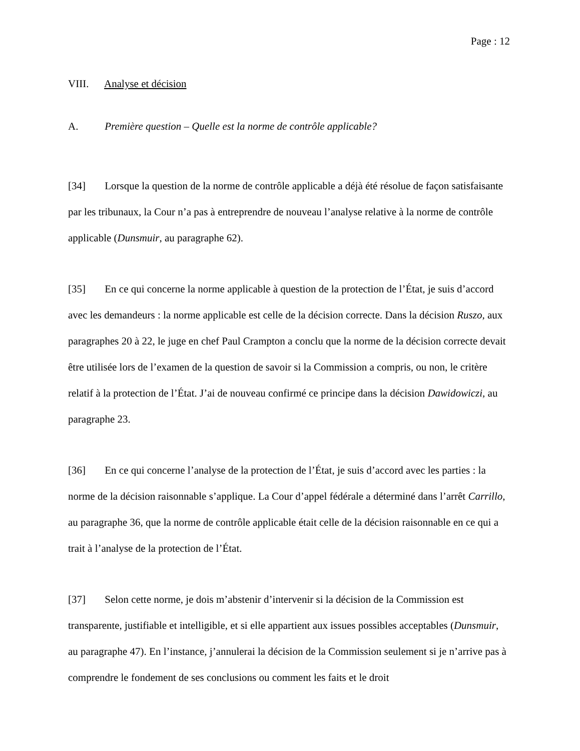Page : 12
VIII. Analyse et décision
A. Première question – Quelle est la norme de contrôle applicable?
[34] Lorsque la question de la norme de contrôle applicable a déjà été résolue de façon satisfaisante par les tribunaux, la Cour n’a pas à entreprendre de nouveau l’analyse relative à la norme de contrôle applicable (Dunsmuir, au paragraphe 62).
[35] En ce qui concerne la norme applicable à question de la protection de l’État, je suis d’accord avec les demandeurs : la norme applicable est celle de la décision correcte. Dans la décision Ruszo, aux paragraphes 20 à 22, le juge en chef Paul Crampton a conclu que la norme de la décision correcte devait être utilisée lors de l’examen de la question de savoir si la Commission a compris, ou non, le critère relatif à la protection de l’État. J’ai de nouveau confirmé ce principe dans la décision Dawidowiczi, au paragraphe 23.
[36] En ce qui concerne l’analyse de la protection de l’État, je suis d’accord avec les parties : la norme de la décision raisonnable s’applique. La Cour d’appel fédérale a déterminé dans l’arrêt Carrillo, au paragraphe 36, que la norme de contrôle applicable était celle de la décision raisonnable en ce qui a trait à l’analyse de la protection de l’État.
[37] Selon cette norme, je dois m’abstenir d’intervenir si la décision de la Commission est transparente, justifiable et intelligible, et si elle appartient aux issues possibles acceptables (Dunsmuir, au paragraphe 47). En l’instance, j’annulerai la décision de la Commission seulement si je n’arrive pas à comprendre le fondement de ses conclusions ou comment les faits et le droit